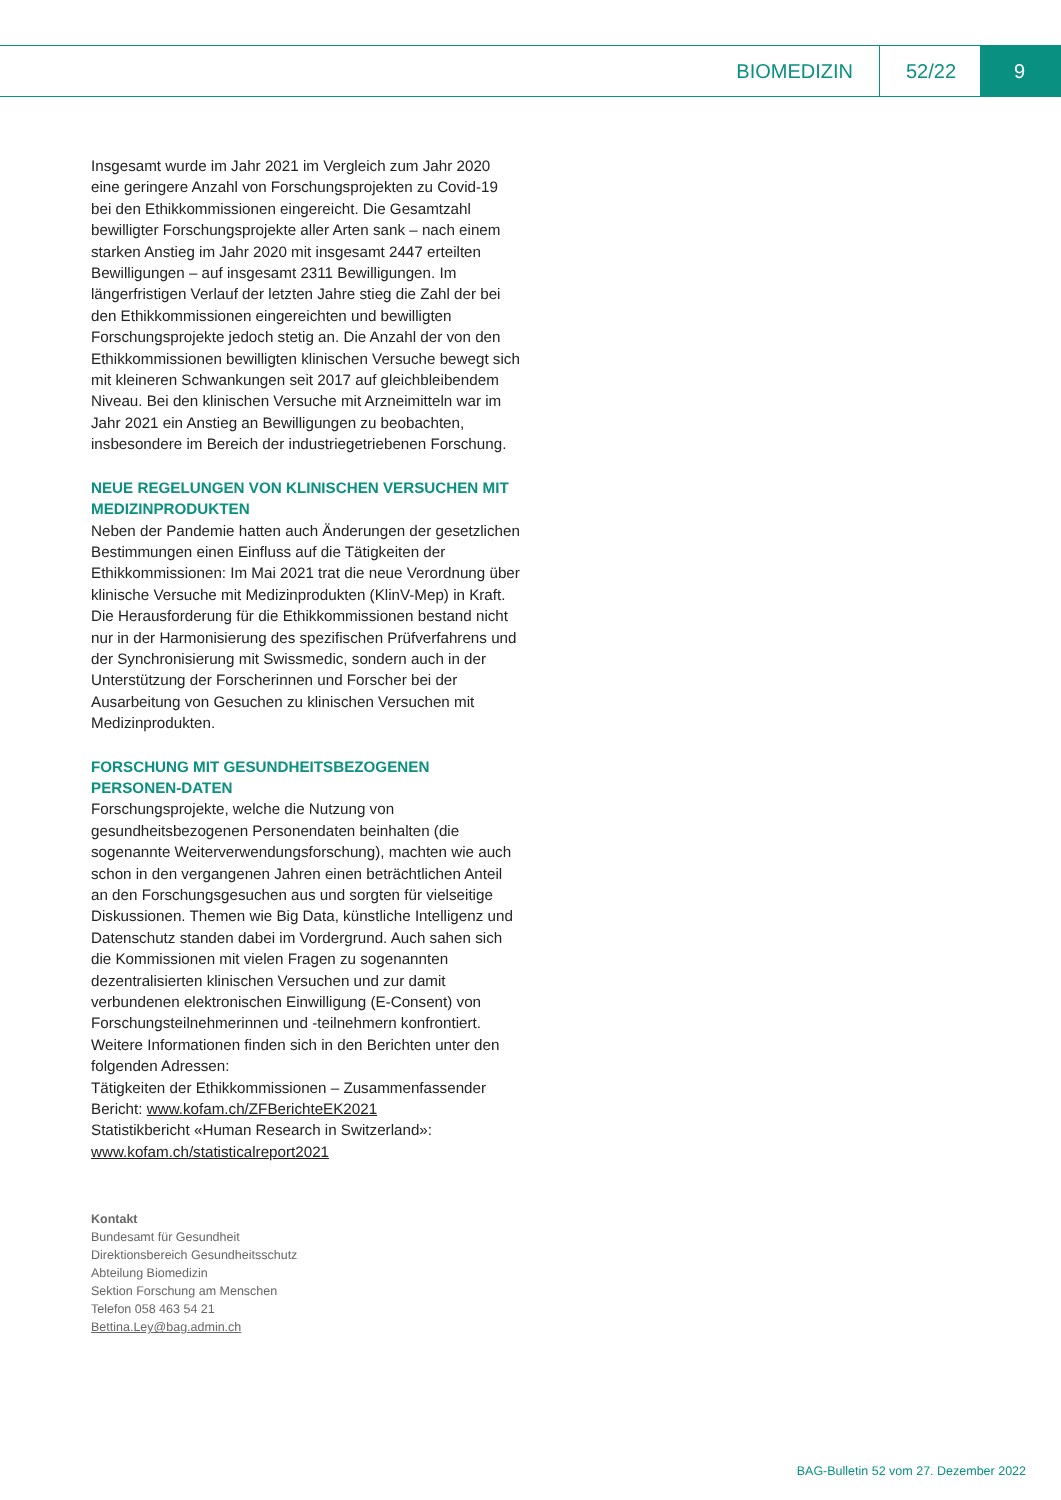BIOMEDIZIN 52/22
9
Insgesamt wurde im Jahr 2021 im Vergleich zum Jahr 2020 eine geringere Anzahl von Forschungsprojekten zu Covid-19 bei den Ethikkommissionen eingereicht. Die Gesamtzahl bewilligter Forschungsprojekte aller Arten sank – nach einem starken Anstieg im Jahr 2020 mit insgesamt 2447 erteilten Bewilligungen – auf insgesamt 2311 Bewilligungen. Im längerfristigen Verlauf der letzten Jahre stieg die Zahl der bei den Ethikkommissionen eingereichten und bewilligten Forschungsprojekte jedoch stetig an. Die Anzahl der von den Ethikkommissionen bewilligten klinischen Versuche bewegt sich mit kleineren Schwankungen seit 2017 auf gleichbleibendem Niveau. Bei den klinischen Versuche mit Arzneimitteln war im Jahr 2021 ein Anstieg an Bewilligungen zu beobachten, insbesondere im Bereich der industriegetriebenen Forschung.
NEUE REGELUNGEN VON KLINISCHEN VERSUCHEN MIT MEDIZINPRODUKTEN
Neben der Pandemie hatten auch Änderungen der gesetzlichen Bestimmungen einen Einfluss auf die Tätigkeiten der Ethikkommissionen: Im Mai 2021 trat die neue Verordnung über klinische Versuche mit Medizinprodukten (KlinV-Mep) in Kraft. Die Herausforderung für die Ethikkommissionen bestand nicht nur in der Harmonisierung des spezifischen Prüfverfahrens und der Synchronisierung mit Swissmedic, sondern auch in der Unterstützung der Forscherinnen und Forscher bei der Ausarbeitung von Gesuchen zu klinischen Versuchen mit Medizinprodukten.
FORSCHUNG MIT GESUNDHEITSBEZOGENEN PERSONEN-DATEN
Forschungsprojekte, welche die Nutzung von gesundheitsbezogenen Personendaten beinhalten (die sogenannte Weiterverwendungsforschung), machten wie auch schon in den vergangenen Jahren einen beträchtlichen Anteil an den Forschungsgesuchen aus und sorgten für vielseitige Diskussionen. Themen wie Big Data, künstliche Intelligenz und Datenschutz standen dabei im Vordergrund. Auch sahen sich die Kommissionen mit vielen Fragen zu sogenannten dezentralisierten klinischen Versuchen und zur damit verbundenen elektronischen Einwilligung (E-Consent) von Forschungsteilnehmerinnen und -teilnehmern konfrontiert.
Weitere Informationen finden sich in den Berichten unter den folgenden Adressen:
Tätigkeiten der Ethikkommissionen – Zusammenfassender Bericht: www.kofam.ch/ZFBerichteEK2021
Statistikbericht «Human Research in Switzerland»: www.kofam.ch/statisticalreport2021
Kontakt
Bundesamt für Gesundheit
Direktionsbereich Gesundheitsschutz
Abteilung Biomedizin
Sektion Forschung am Menschen
Telefon 058 463 54 21
Bettina.Ley@bag.admin.ch
BAG-Bulletin 52 vom 27. Dezember 2022